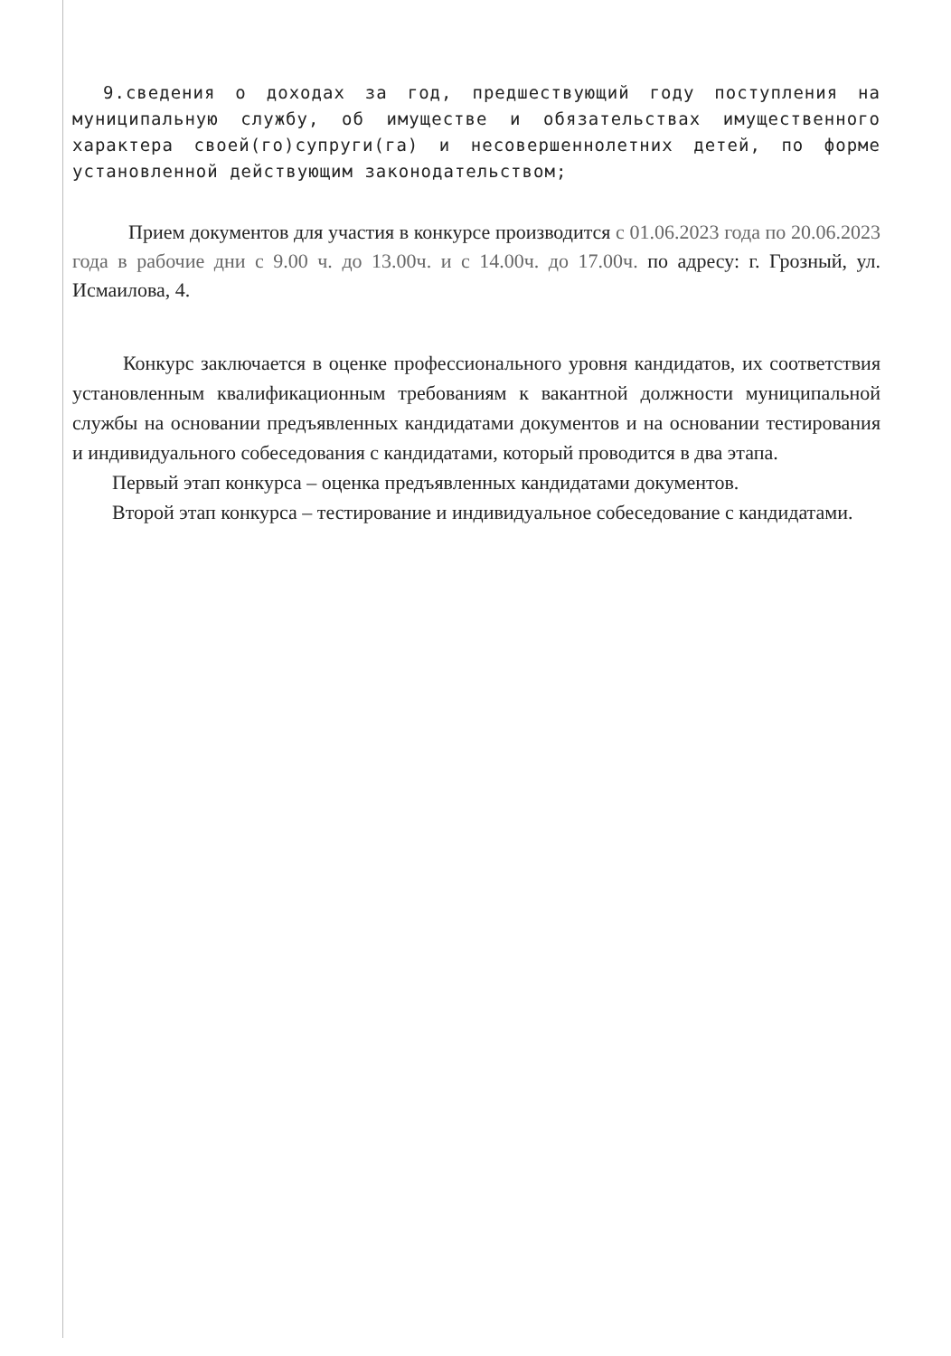9.сведения о доходах за год, предшествующий году поступления на муниципальную службу, об имуществе и обязательствах имущественного характера своей(го)супруги(га) и несовершеннолетних детей, по форме установленной действующим законодательством;
Прием документов для участия в конкурсе производится с 01.06.2023 года по 20.06.2023 года в рабочие дни с 9.00 ч. до 13.00ч. и с 14.00ч. до 17.00ч. по адресу: г. Грозный, ул. Исмаилова, 4.
Конкурс заключается в оценке профессионального уровня кандидатов, их соответствия установленным квалификационным требованиям к вакантной должности муниципальной службы на основании предъявленных кандидатами документов и на основании тестирования и индивидуального собеседования с кандидатами, который проводится в два этапа.
Первый этап конкурса – оценка предъявленных кандидатами документов.
Второй этап конкурса – тестирование и индивидуальное собеседование с кандидатами.